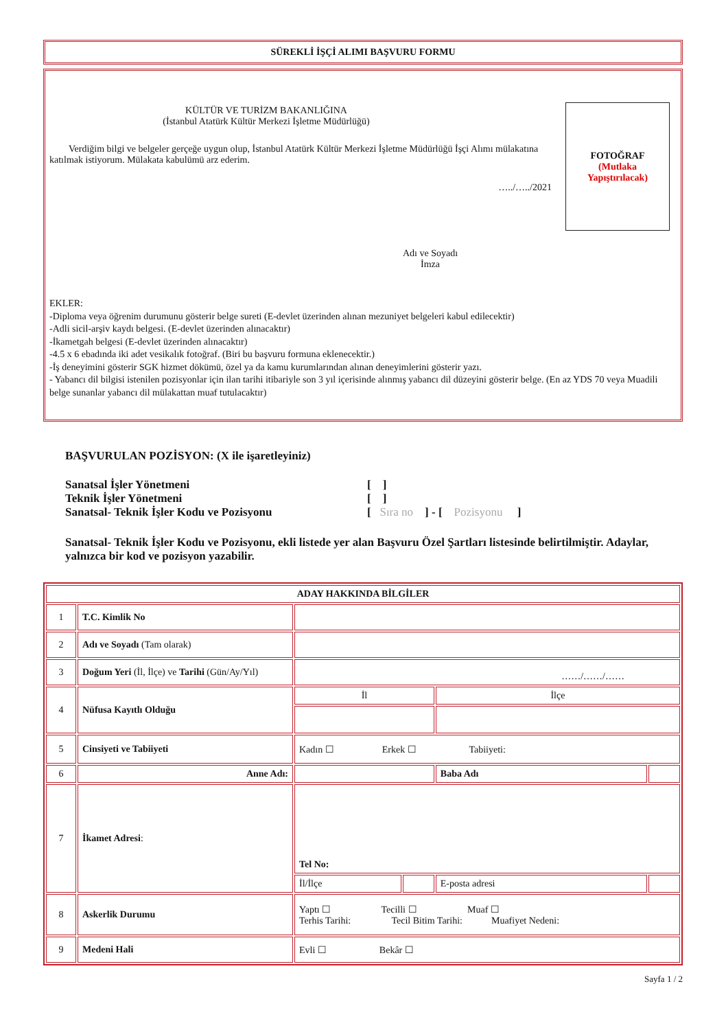SÜREKLİ İŞÇİ ALIMI BAŞVURU FORMU
KÜLTÜR VE TURİZM BAKANLIĞINA
(İstanbul Atatürk Kültür Merkezi İşletme Müdürlüğü)
Verdiğim bilgi ve belgeler gerçeğe uygun olup, İstanbul Atatürk Kültür Merkezi İşletme Müdürlüğü İşçi Alımı mülakatına katılmak istiyorum. Mülakata kabulümü arz ederim.
…../…../2021
Adı ve Soyadı
İmza
FOTOĞRAF
(Mutlaka
Yapıştırılacak)
EKLER:
-Diploma veya öğrenim durumunu gösterir belge sureti (E-devlet üzerinden alınan mezuniyet belgeleri kabul edilecektir)
-Adli sicil-arşiv kaydı belgesi. (E-devlet üzerinden alınacaktır)
-İkametgah belgesi (E-devlet üzerinden alınacaktır)
-4.5 x 6 ebadında iki adet vesikalık fotoğraf. (Biri bu başvuru formuna eklenecektir.)
-İş deneyimini gösterir SGK hizmet dökümü, özel ya da kamu kurumlarından alınan deneyimlerini gösterir yazı.
- Yabancı dil bilgisi istenilen pozisyonlar için ilan tarihi itibariyle son 3 yıl içerisinde alınmış yabancı dil düzeyini gösterir belge. (En az YDS 70 veya Muadili belge sunanlar yabancı dil mülakattan muaf tutulacaktır)
BAŞVURULAN POZİSYON: (X ile işaretleyiniz)
Sanatsal İşler Yönetmeni [ ]
Teknik İşler Yönetmeni [ ]
Sanatsal- Teknik İşler Kodu ve Pozisyonu [ Sıra no ] - [ Pozisyonu ]
Sanatsal- Teknik İşler Kodu ve Pozisyonu, ekli listede yer alan Başvuru Özel Şartları listesinde belirtilmiştir. Adaylar, yalnızca bir kod ve pozisyon yazabilir.
| ADAY HAKKINDA BİLGİLER | | | | | |
| 1 | T.C. Kimlik No | | | | |
| 2 | Adı ve Soyadı (Tam olarak) | | | | |
| 3 | Doğum Yeri (İl, İlçe) ve Tarihi (Gün/Ay/Yıl) | ……/……/…… | | | |
| 4 | Nüfusa Kayıtlı Olduğu | İl | | İlçe | |
| 5 | Cinsiyeti ve Tabiiyeti | Kadın ☐ Erkek ☐ Tabiiyeti: | | | |
| 6 | Anne Adı: | | | Baba Adı | |
| 7 | İkamet Adresi : | Tel No: | | | |
| | | İl/İlçe | | E-posta adresi | |
| 8 | Askerlik Durumu | Yaptı ☐ Tecilli ☐ Muaf ☐ Terhis Tarihi: Tecil Bitim Tarihi: Muafiyet Nedeni: | | | |
| 9 | Medeni Hali | Evli ☐ Bekâr ☐ | | | |
Sayfa 1 / 2